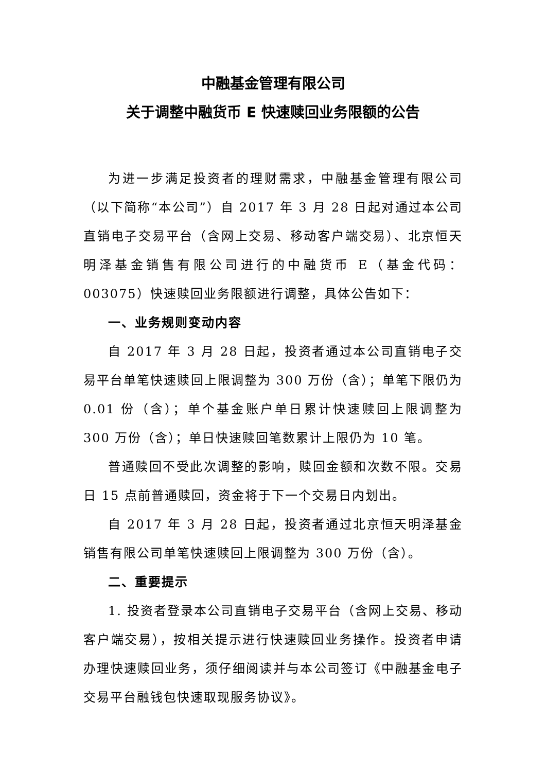中融基金管理有限公司
关于调整中融货币 E 快速赎回业务限额的公告
为进一步满足投资者的理财需求，中融基金管理有限公司（以下简称“本公司”）自 2017 年 3 月 28 日起对通过本公司直销电子交易平台（含网上交易、移动客户端交易）、北京恒天明泽基金销售有限公司进行的中融货币 E（基金代码：003075）快速赎回业务限额进行调整，具体公告如下：
一、业务规则变动内容
自 2017 年 3 月 28 日起，投资者通过本公司直销电子交易平台单笔快速赎回上限调整为 300 万份（含）；单笔下限仍为 0.01 份（含）；单个基金账户单日累计快速赎回上限调整为 300 万份（含）；单日快速赎回笔数累计上限仍为 10 笔。
普通赎回不受此次调整的影响，赎回金额和次数不限。交易日 15 点前普通赎回，资金将于下一个交易日内划出。
自 2017 年 3 月 28 日起，投资者通过北京恒天明泽基金销售有限公司单笔快速赎回上限调整为 300 万份（含）。
二、重要提示
1. 投资者登录本公司直销电子交易平台（含网上交易、移动客户端交易），按相关提示进行快速赎回业务操作。投资者申请办理快速赎回业务，须仔细阅读并与本公司签订《中融基金电子交易平台融钱包快速取现服务协议》。